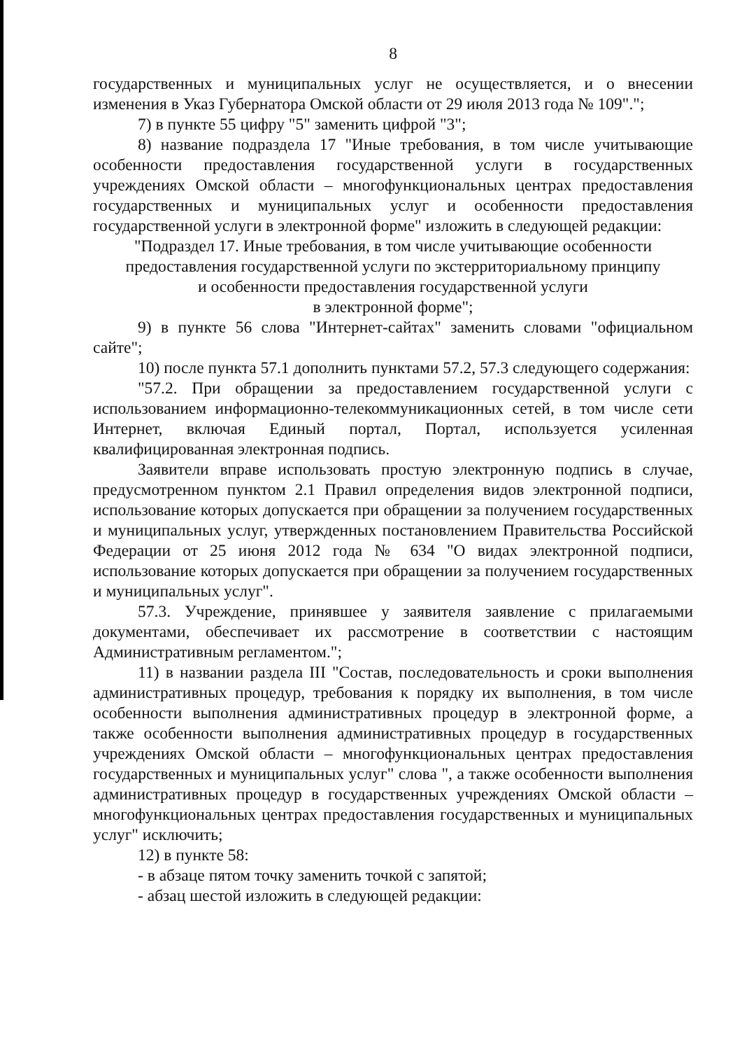8
государственных и муниципальных услуг не осуществляется, и о внесении изменения в Указ Губернатора Омской области от 29 июля 2013 года № 109".";
7) в пункте 55 цифру "5" заменить цифрой "3";
8) название подраздела 17 "Иные требования, в том числе учитывающие особенности предоставления государственной услуги в государственных учреждениях Омской области – многофункциональных центрах предоставления государственных и муниципальных услуг и особенности предоставления государственной услуги в электронной форме" изложить в следующей редакции:
"Подраздел 17. Иные требования, в том числе учитывающие особенности
предоставления государственной услуги по экстерриториальному принципу
и особенности предоставления государственной услуги
в электронной форме";
9) в пункте 56 слова "Интернет-сайтах" заменить словами "официальном сайте";
10) после пункта 57.1 дополнить пунктами 57.2, 57.3 следующего содержания:
"57.2. При обращении за предоставлением государственной услуги с использованием информационно-телекоммуникационных сетей, в том числе сети Интернет, включая Единый портал, Портал, используется усиленная квалифицированная электронная подпись.
Заявители вправе использовать простую электронную подпись в случае, предусмотренном пунктом 2.1 Правил определения видов электронной подписи, использование которых допускается при обращении за получением государственных и муниципальных услуг, утвержденных постановлением Правительства Российской Федерации от 25 июня 2012 года № 634 "О видах электронной подписи, использование которых допускается при обращении за получением государственных и муниципальных услуг".
57.3. Учреждение, принявшее у заявителя заявление с прилагаемыми документами, обеспечивает их рассмотрение в соответствии с настоящим Административным регламентом.";
11) в названии раздела III "Состав, последовательность и сроки выполнения административных процедур, требования к порядку их выполнения, в том числе особенности выполнения административных процедур в электронной форме, а также особенности выполнения административных процедур в государственных учреждениях Омской области – многофункциональных центрах предоставления государственных и муниципальных услуг" слова ", а также особенности выполнения административных процедур в государственных учреждениях Омской области – многофункциональных центрах предоставления государственных и муниципальных услуг" исключить;
12) в пункте 58:
- в абзаце пятом точку заменить точкой с запятой;
- абзац шестой изложить в следующей редакции: